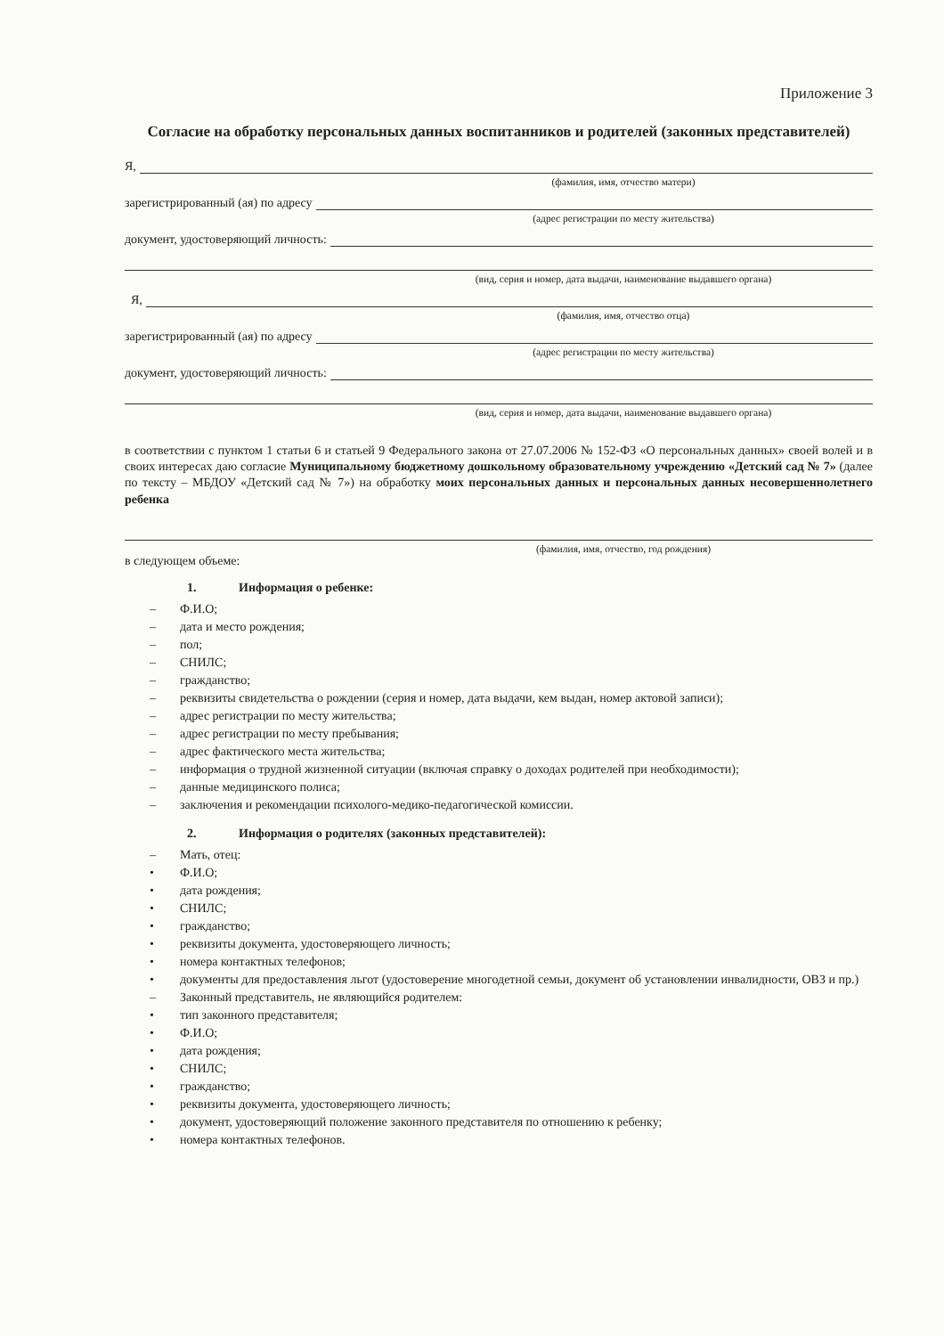Приложение 3
Согласие на обработку персональных данных воспитанников и родителей (законных представителей)
Я,
(фамилия, имя, отчество матери)
зарегистрированный (ая) по адресу
(адрес регистрации по месту жительства)
документ, удостоверяющий личность:
(вид, серия и номер, дата выдачи, наименование выдавшего органа)
Я,
(фамилия, имя, отчество отца)
зарегистрированный (ая) по адресу
(адрес регистрации по месту жительства)
документ, удостоверяющий личность:
(вид, серия и номер, дата выдачи, наименование выдавшего органа)
в соответствии с пунктом 1 статьи 6 и статьей 9 Федерального закона от 27.07.2006 № 152-ФЗ «О персональных данных» своей волей и в своих интересах даю согласие Муниципальному бюджетному дошкольному образовательному учреждению «Детский сад № 7» (далее по тексту – МБДОУ «Детский сад № 7») на обработку моих персональных данных и персональных данных несовершеннолетнего ребенка
(фамилия, имя, отчество, год рождения)
в следующем объеме:
1. Информация о ребенке:
– Ф.И.О;
– дата и место рождения;
– пол;
– СНИЛС;
– гражданство;
– реквизиты свидетельства о рождении (серия и номер, дата выдачи, кем выдан, номер актовой записи);
– адрес регистрации по месту жительства;
– адрес регистрации по месту пребывания;
– адрес фактического места жительства;
– информация о трудной жизненной ситуации (включая справку о доходах родителей при необходимости);
– данные медицинского полиса;
– заключения и рекомендации психолого-медико-педагогической комиссии.
2. Информация о родителях (законных представителей):
– Мать, отец:
• Ф.И.О;
• дата рождения;
• СНИЛС;
• гражданство;
• реквизиты документа, удостоверяющего личность;
• номера контактных телефонов;
• документы для предоставления льгот (удостоверение многодетной семьи, документ об установлении инвалидности, ОВЗ и пр.)
– Законный представитель, не являющийся родителем:
• тип законного представителя;
• Ф.И.О;
• дата рождения;
• СНИЛС;
• гражданство;
• реквизиты документа, удостоверяющего личность;
• документ, удостоверяющий положение законного представителя по отношению к ребенку;
• номера контактных телефонов.